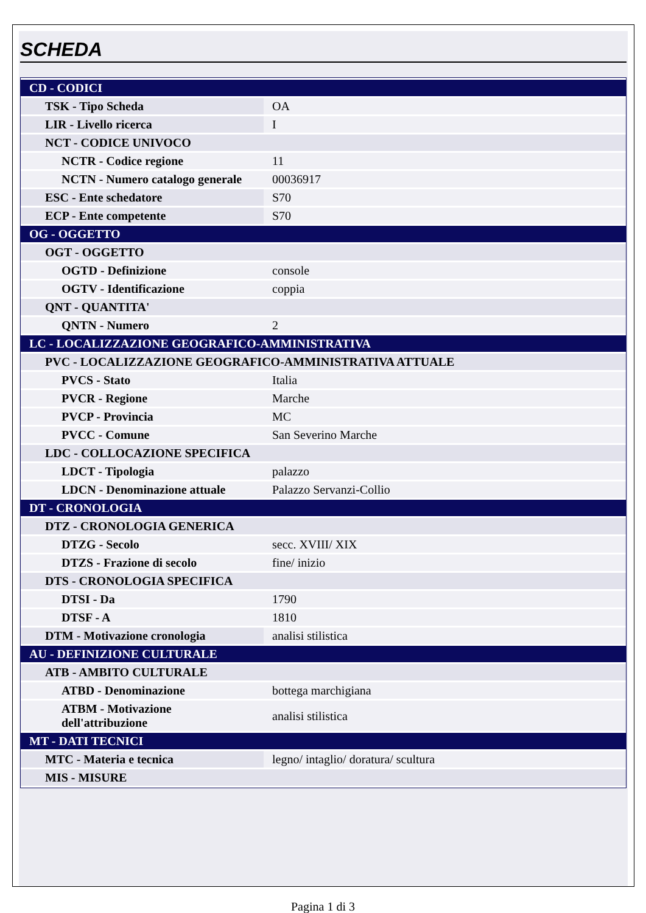SCHEDA
| CD - CODICI | |
| TSK - Tipo Scheda | OA |
| LIR - Livello ricerca | I |
| NCT - CODICE UNIVOCO | |
| NCTR - Codice regione | 11 |
| NCTN - Numero catalogo generale | 00036917 |
| ESC - Ente schedatore | S70 |
| ECP - Ente competente | S70 |
| OG - OGGETTO | |
| OGT - OGGETTO | |
| OGTD - Definizione | console |
| OGTV - Identificazione | coppia |
| QNT - QUANTITA' | |
| QNTN - Numero | 2 |
| LC - LOCALIZZAZIONE GEOGRAFICO-AMMINISTRATIVA | |
| PVC - LOCALIZZAZIONE GEOGRAFICO-AMMINISTRATIVA ATTUALE | |
| PVCS - Stato | Italia |
| PVCR - Regione | Marche |
| PVCP - Provincia | MC |
| PVCC - Comune | San Severino Marche |
| LDC - COLLOCAZIONE SPECIFICA | |
| LDCT - Tipologia | palazzo |
| LDCN - Denominazione attuale | Palazzo Servanzi-Collio |
| DT - CRONOLOGIA | |
| DTZ - CRONOLOGIA GENERICA | |
| DTZG - Secolo | secc. XVIII/ XIX |
| DTZS - Frazione di secolo | fine/ inizio |
| DTS - CRONOLOGIA SPECIFICA | |
| DTSI - Da | 1790 |
| DTSF - A | 1810 |
| DTM - Motivazione cronologia | analisi stilistica |
| AU - DEFINIZIONE CULTURALE | |
| ATB - AMBITO CULTURALE | |
| ATBD - Denominazione | bottega marchigiana |
| ATBM - Motivazione dell'attribuzione | analisi stilistica |
| MT - DATI TECNICI | |
| MTC - Materia e tecnica | legno/ intaglio/ doratura/ scultura |
| MIS - MISURE | |
Pagina 1 di 3